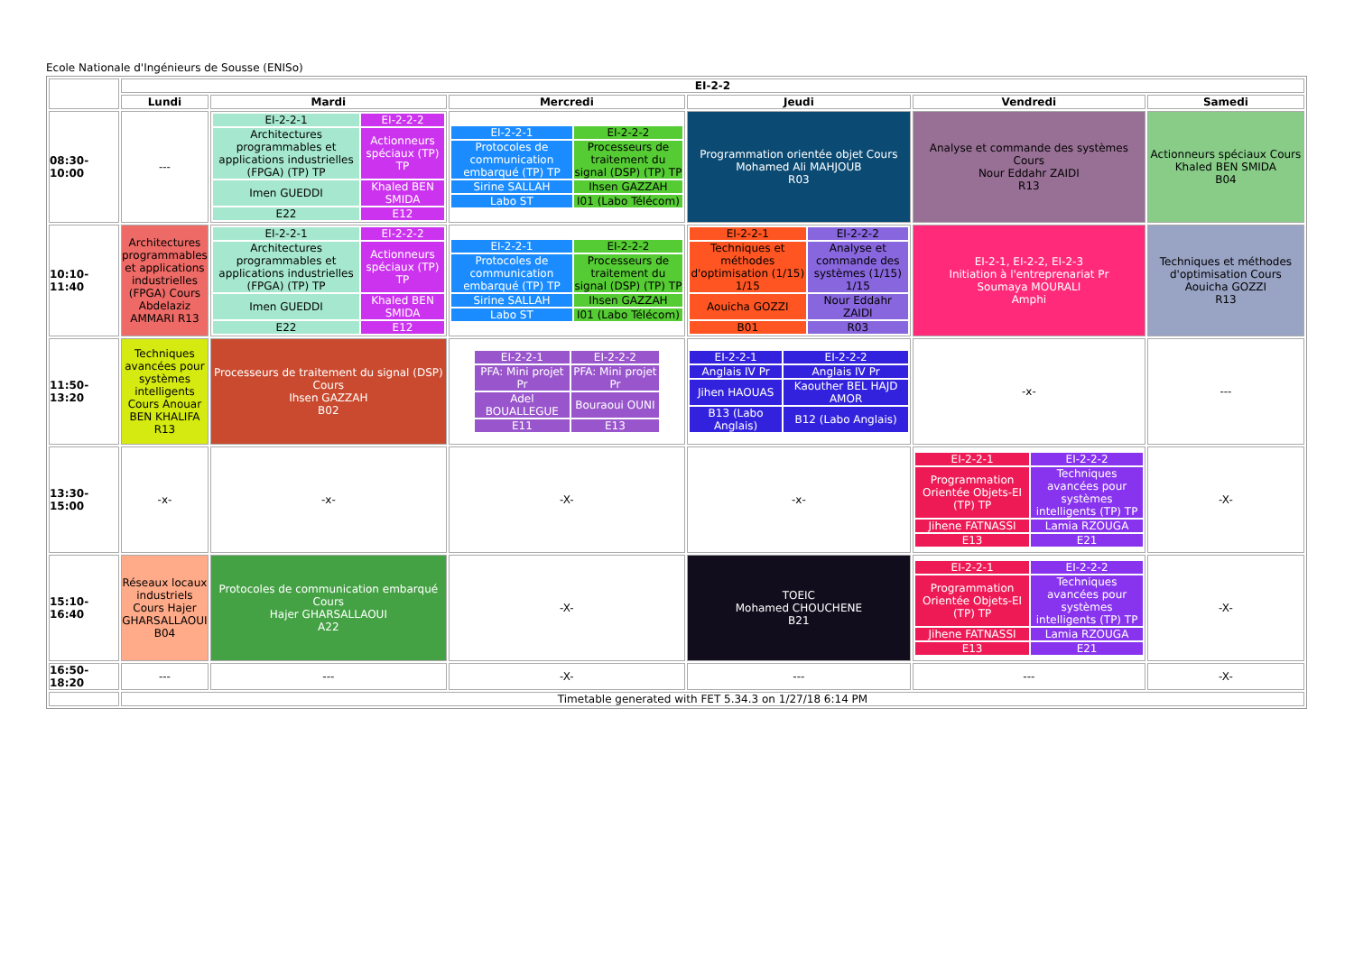Ecole Nationale d'Ingénieurs de Sousse (ENISo)
| | EI-2-2 | | | | | |
| | Lundi | Mardi | Mercredi | Jeudi | Vendredi | Samedi |
| 08:30-10:00 | --- | / EI-2-2-1 / EI-2-2-2 / / Architectures programmables et applications industrielles (FPGA) (TP) TP / Actionneurs spéciaux (TP) TP / / Imen GUEDDI / Khaled BEN SMIDA / / E22 / E12 / | / EI-2-2-1 / EI-2-2-2 / / Protocoles de communication embarqué (TP) TP / Processeurs de traitement du signal (DSP) (TP) TP / / Sirine SALLAH / Ihsen GAZZAH / / Labo ST / I01 (Labo Télécom) / | Programmation orientée objet Cours Mohamed Ali MAHJOUB R03 | Analyse et commande des systèmes Cours Nour Eddahr ZAIDI R13 | Actionneurs spéciaux Cours Khaled BEN SMIDA B04 |
| 10:10-11:40 | Architectures programmables et applications industrielles (FPGA) Cours Abdelaziz AMMARI R13 | / EI-2-2-1 / EI-2-2-2 / / Architectures programmables et applications industrielles (FPGA) (TP) TP / Actionneurs spéciaux (TP) TP / / Imen GUEDDI / Khaled BEN SMIDA / / E22 / E12 / | / EI-2-2-1 / EI-2-2-2 / / Protocoles de communication embarqué (TP) TP / Processeurs de traitement du signal (DSP) (TP) TP / / Sirine SALLAH / Ihsen GAZZAH / / Labo ST / I01 (Labo Télécom) / | / EI-2-2-1 / EI-2-2-2 / / Techniques et méthodes d'optimisation (1/15) 1/15 / Analyse et commande des systèmes (1/15) 1/15 / / Aouicha GOZZI / Nour Eddahr ZAIDI / / B01 / R03 / | EI-2-1, EI-2-2, EI-2-3 Initiation à l'entreprenariat Pr Soumaya MOURALI Amphi | Techniques et méthodes d'optimisation Cours Aouicha GOZZI R13 |
| 11:50-13:20 | Techniques avancées pour systèmes intelligents Cours Anouar BEN KHALIFA R13 | Processeurs de traitement du signal (DSP) Cours Ihsen GAZZAH B02 | / EI-2-2-1 / EI-2-2-2 / / PFA: Mini projet Pr / PFA: Mini projet Pr / / Adel BOUALLEGUE / Bouraoui OUNI / / E11 / E13 / | / EI-2-2-1 / EI-2-2-2 / / Anglais IV Pr / Anglais IV Pr / / Jihen HAOUAS / Kaouther BEL HAJD AMOR / / B13 (Labo Anglais) / B12 (Labo Anglais) / | -x- | --- |
| 13:30-15:00 | -x- | -x- | -X- | -x- | / EI-2-2-1 / EI-2-2-2 / / Programmation Orientée Objets-EI (TP) TP / Techniques avancées pour systèmes intelligents (TP) TP / / Jihene FATNASSI / Lamia RZOUGA / / E13 / E21 / | -X- |
| 15:10-16:40 | Réseaux locaux industriels Cours Hajer GHARSALLAOUI B04 | Protocoles de communication embarqué Cours Hajer GHARSALLAOUI A22 | -X- | TOEIC Mohamed CHOUCHENE B21 | / EI-2-2-1 / EI-2-2-2 / / Programmation Orientée Objets-EI (TP) TP / Techniques avancées pour systèmes intelligents (TP) TP / / Jihene FATNASSI / Lamia RZOUGA / / E13 / E21 / | -X- |
| 16:50-18:20 | --- | --- | -X- | --- | --- | -X- |
| | Timetable generated with FET 5.34.3 on 1/27/18 6:14 PM | | | | | |